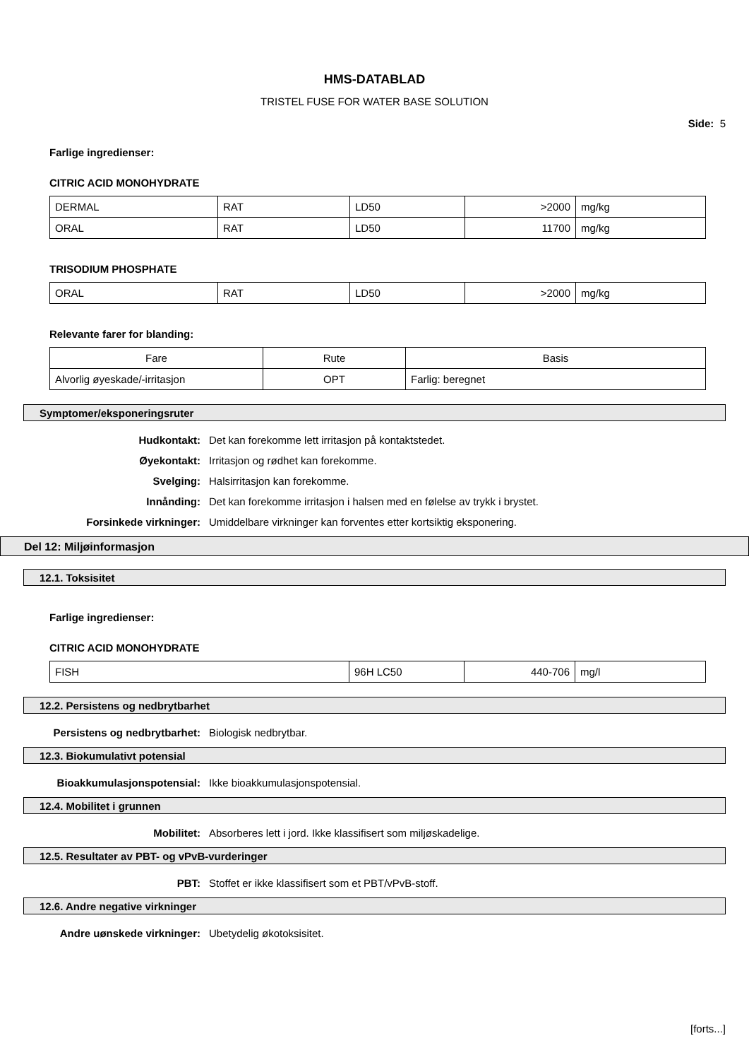HMS-DATABLAD
TRISTEL FUSE FOR WATER BASE SOLUTION
Side: 5
Farlige ingredienser:
CITRIC ACID MONOHYDRATE
| DERMAL | RAT | LD50 | >2000 | mg/kg |
| ORAL | RAT | LD50 | 11700 | mg/kg |
TRISODIUM PHOSPHATE
| ORAL | RAT | LD50 | >2000 | mg/kg |
Relevante farer for blanding:
| Fare | Rute | Basis |
| Alvorlig øyeskade/-irritasjon | OPT | Farlig: beregnet |
Symptomer/eksponeringsruter
Hudkontakt: Det kan forekomme lett irritasjon på kontaktstedet.
Øyekontakt: Irritasjon og rødhet kan forekomme.
Svelging: Halsirritasjon kan forekomme.
Innånding: Det kan forekomme irritasjon i halsen med en følelse av trykk i brystet.
Forsinkede virkninger: Umiddelbare virkninger kan forventes etter kortsiktig eksponering.
Del 12: Miljøinformasjon
12.1. Toksisitet
Farlige ingredienser:
CITRIC ACID MONOHYDRATE
| FISH | 96H LC50 | 440-706 | mg/l |
12.2. Persistens og nedbrytbarhet
Persistens og nedbrytbarhet: Biologisk nedbrytbar.
12.3. Biokumulativt potensial
Bioakkumulasjonspotensial: Ikke bioakkumulasjonspotensial.
12.4. Mobilitet i grunnen
Mobilitet: Absorberes lett i jord. Ikke klassifisert som miljøskadelige.
12.5. Resultater av PBT- og vPvB-vurderinger
PBT: Stoffet er ikke klassifisert som et PBT/vPvB-stoff.
12.6. Andre negative virkninger
Andre uønskede virkninger: Ubetydelig økotoksisitet.
[forts...]